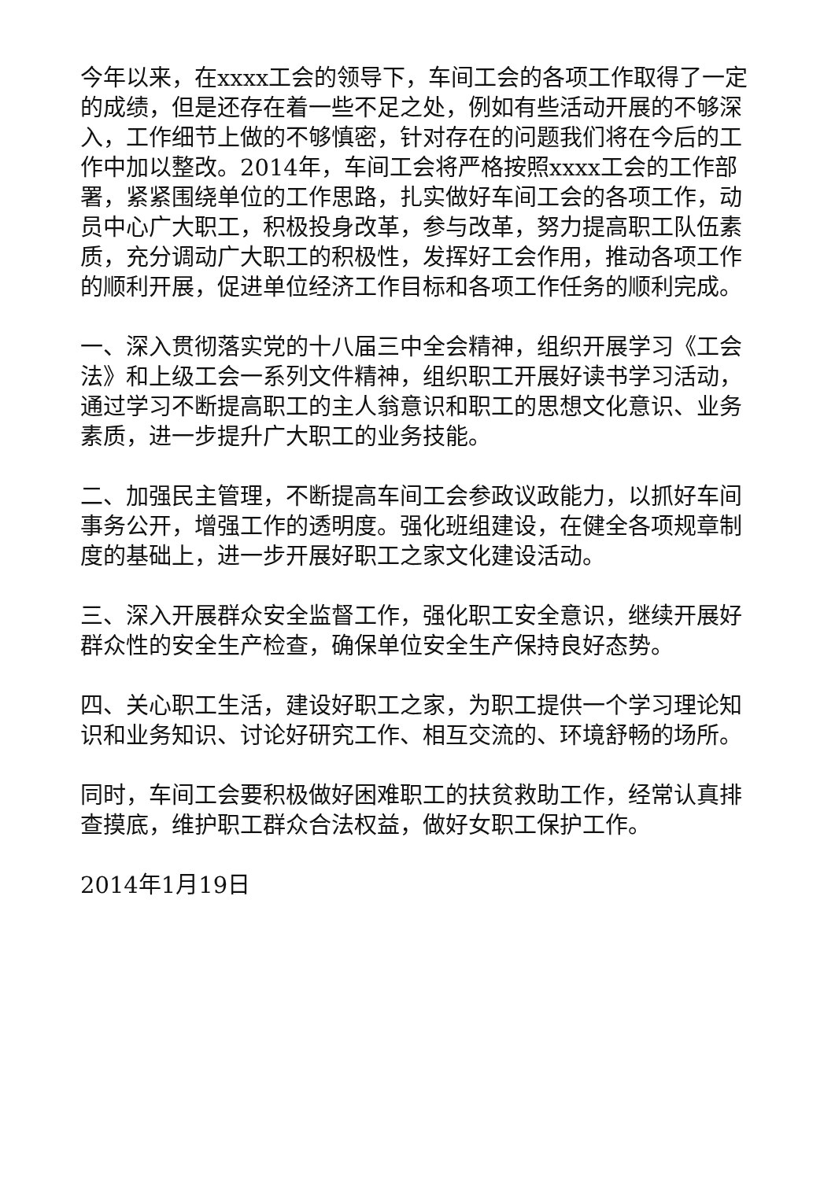今年以来，在xxxx工会的领导下，车间工会的各项工作取得了一定的成绩，但是还存在着一些不足之处，例如有些活动开展的不够深入，工作细节上做的不够慎密，针对存在的问题我们将在今后的工作中加以整改。2014年，车间工会将严格按照xxxx工会的工作部署，紧紧围绕单位的工作思路，扎实做好车间工会的各项工作，动员中心广大职工，积极投身改革，参与改革，努力提高职工队伍素质，充分调动广大职工的积极性，发挥好工会作用，推动各项工作的顺利开展，促进单位经济工作目标和各项工作任务的顺利完成。
一、深入贯彻落实党的十八届三中全会精神，组织开展学习《工会法》和上级工会一系列文件精神，组织职工开展好读书学习活动，通过学习不断提高职工的主人翁意识和职工的思想文化意识、业务素质，进一步提升广大职工的业务技能。
二、加强民主管理，不断提高车间工会参政议政能力，以抓好车间事务公开，增强工作的透明度。强化班组建设，在健全各项规章制度的基础上，进一步开展好职工之家文化建设活动。
三、深入开展群众安全监督工作，强化职工安全意识，继续开展好群众性的安全生产检查，确保单位安全生产保持良好态势。
四、关心职工生活，建设好职工之家，为职工提供一个学习理论知识和业务知识、讨论好研究工作、相互交流的、环境舒畅的场所。
同时，车间工会要积极做好困难职工的扶贫救助工作，经常认真排查摸底，维护职工群众合法权益，做好女职工保护工作。
2014年1月19日